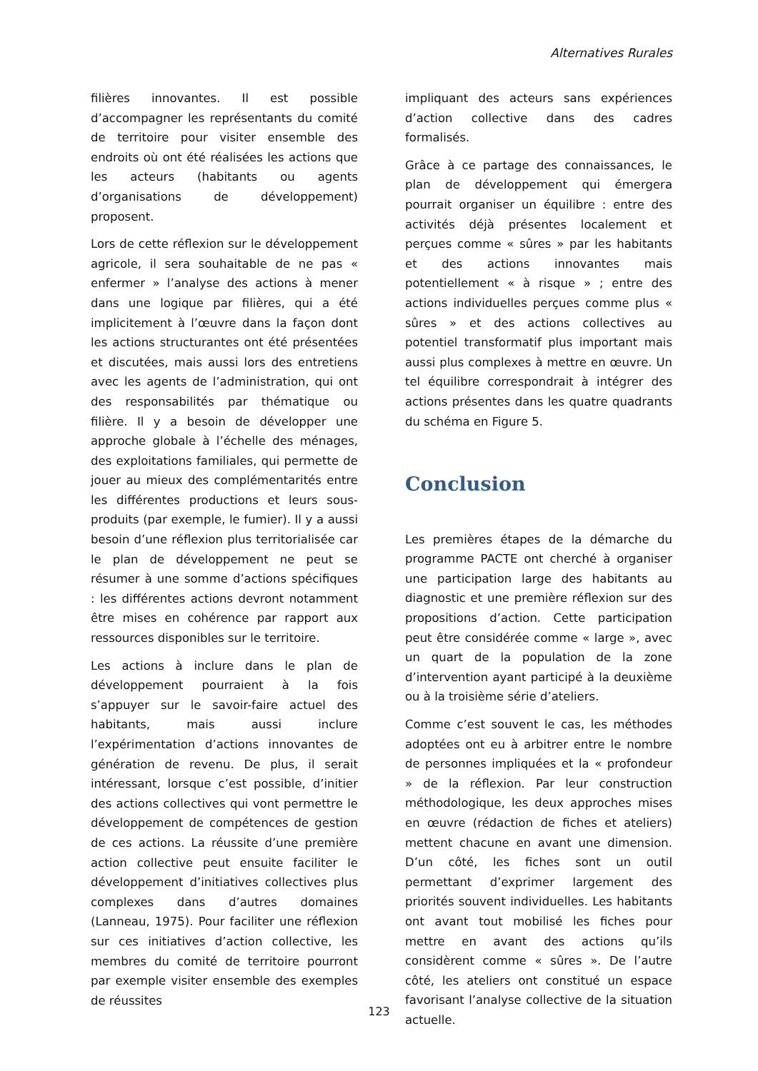Alternatives Rurales
filières innovantes. Il est possible d’accompagner les représentants du comité de territoire pour visiter ensemble des endroits où ont été réalisées les actions que les acteurs (habitants ou agents d’organisations de développement) proposent.
Lors de cette réflexion sur le développement agricole, il sera souhaitable de ne pas « enfermer » l’analyse des actions à mener dans une logique par filières, qui a été implicitement à l’œuvre dans la façon dont les actions structurantes ont été présentées et discutées, mais aussi lors des entretiens avec les agents de l’administration, qui ont des responsabilités par thématique ou filière. Il y a besoin de développer une approche globale à l’échelle des ménages, des exploitations familiales, qui permette de jouer au mieux des complémentarités entre les différentes productions et leurs sous-produits (par exemple, le fumier). Il y a aussi besoin d’une réflexion plus territorialisée car le plan de développement ne peut se résumer à une somme d’actions spécifiques : les différentes actions devront notamment être mises en cohérence par rapport aux ressources disponibles sur le territoire.
Les actions à inclure dans le plan de développement pourraient à la fois s’appuyer sur le savoir-faire actuel des habitants, mais aussi inclure l’expérimentation d’actions innovantes de génération de revenu. De plus, il serait intéressant, lorsque c’est possible, d’initier des actions collectives qui vont permettre le développement de compétences de gestion de ces actions. La réussite d’une première action collective peut ensuite faciliter le développement d’initiatives collectives plus complexes dans d’autres domaines (Lanneau, 1975). Pour faciliter une réflexion sur ces initiatives d’action collective, les membres du comité de territoire pourront par exemple visiter ensemble des exemples de réussites
impliquant des acteurs sans expériences d’action collective dans des cadres formalisés.
Grâce à ce partage des connaissances, le plan de développement qui émergera pourrait organiser un équilibre : entre des activités déjà présentes localement et perçues comme « sûres » par les habitants et des actions innovantes mais potentiellement « à risque » ; entre des actions individuelles perçues comme plus « sûres » et des actions collectives au potentiel transformatif plus important mais aussi plus complexes à mettre en œuvre. Un tel équilibre correspondrait à intégrer des actions présentes dans les quatre quadrants du schéma en Figure 5.
Conclusion
Les premières étapes de la démarche du programme PACTE ont cherché à organiser une participation large des habitants au diagnostic et une première réflexion sur des propositions d’action. Cette participation peut être considérée comme « large », avec un quart de la population de la zone d’intervention ayant participé à la deuxième ou à la troisième série d’ateliers.
Comme c’est souvent le cas, les méthodes adoptées ont eu à arbitrer entre le nombre de personnes impliquées et la « profondeur » de la réflexion. Par leur construction méthodologique, les deux approches mises en œuvre (rédaction de fiches et ateliers) mettent chacune en avant une dimension. D’un côté, les fiches sont un outil permettant d’exprimer largement des priorités souvent individuelles. Les habitants ont avant tout mobilisé les fiches pour mettre en avant des actions qu’ils considèrent comme « sûres ». De l’autre côté, les ateliers ont constitué un espace favorisant l’analyse collective de la situation actuelle.
123